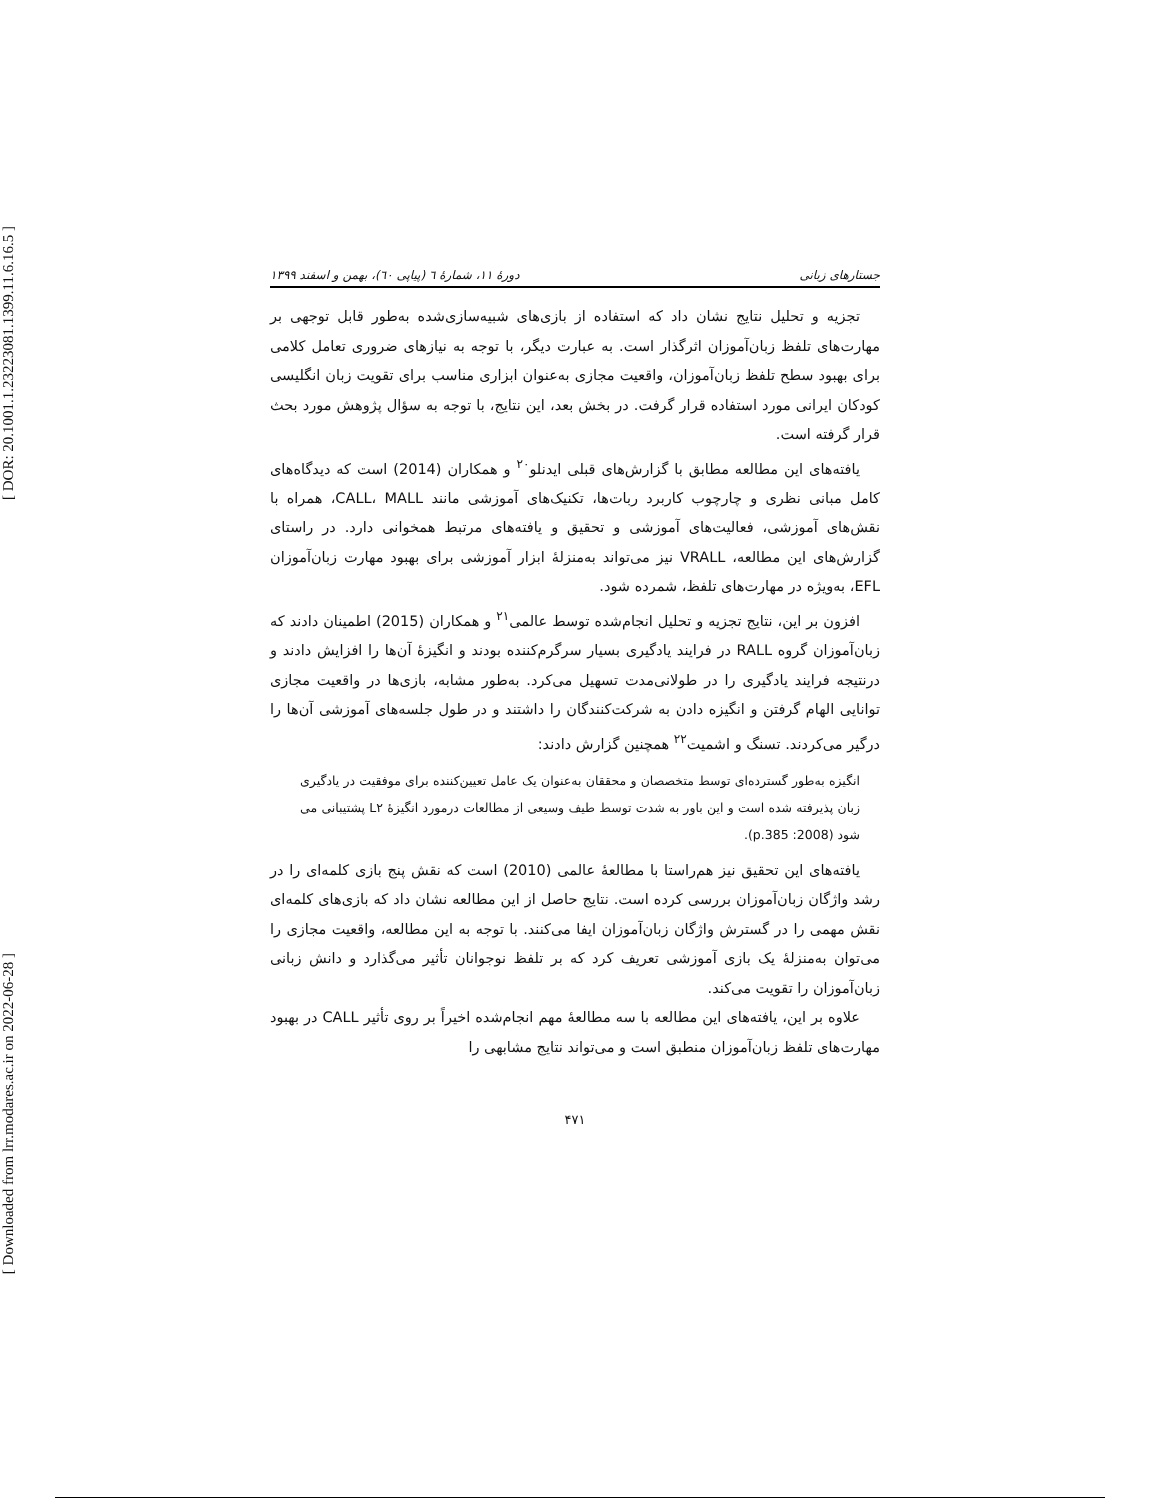[ DOR: 20.1001.1.23223081.1399.11.6.16.5 ]
[ Downloaded from lrr.modares.ac.ir on 2022-06-28 ]
جستارهای زبانی دورهٔ ۱۱، شمارهٔ ٦ (پیاپی ٦٠)، بهمن و اسفند ۱۳۹۹
تجزیه و تحلیل نتایج نشان داد که استفاده از بازی‌های شبیه‌سازی‌شده به‌طور قابل توجهی بر مهارت‌های تلفظ زبان‌آموزان اثرگذار است. به عبارت دیگر، با توجه به نیازهای ضروری تعامل کلامی برای بهبود سطح تلفظ زبان‌آموزان، واقعیت مجازی به‌عنوان ابزاری مناسب برای تقویت زبان انگلیسی کودکان ایرانی مورد استفاده قرار گرفت. در بخش بعد، این نتایج، با توجه به سؤال پژوهش مورد بحث قرار گرفته است.
یافته‌های این مطالعه مطابق با گزارش‌های قبلی ایدنلو<sup>۲۰</sup> و همکاران (2014) است که دیدگاه‌های کامل مبانی نظری و چارچوب کاربرد ربات‌ها، تکنیک‌های آموزشی مانند CALL، MALL، همراه با نقش‌های آموزشی، فعالیت‌های آموزشی و تحقیق و یافته‌های مرتبط همخوانی دارد. در راستای گزارش‌های این مطالعه، VRALL نیز می‌تواند به‌منزلهٔ ابزار آموزشی برای بهبود مهارت زبان‌آموزان EFL، به‌ویژه در مهارت‌های تلفظ، شمرده شود.
افزون بر این، نتایج تجزیه و تحلیل انجام‌شده توسط عالمی<sup>۲۱</sup> و همکاران (2015) اطمینان دادند که زبان‌آموزان گروه RALL در فرایند یادگیری بسیار سرگرم‌کننده بودند و انگیزهٔ آن‌ها را افزایش دادند و درنتیجه فرایند یادگیری را در طولانی‌مدت تسهیل می‌کرد. به‌طور مشابه، بازی‌ها در واقعیت مجازی توانایی الهام گرفتن و انگیزه دادن به شرکت‌کنندگان را داشتند و در طول جلسه‌های آموزشی آن‌ها را درگیر می‌کردند. تسنگ و اشمیت<sup>۲۲</sup> همچنین گزارش دادند:
انگیزه به‌طور گسترده‌ای توسط متخصصان و محققان به‌عنوان یک عامل تعیین‌کننده برای موفقیت در یادگیری زبان پذیرفته شده است و این باور به شدت توسط طیف وسیعی از مطالعات درمورد انگیزهٔ L۲ پشتیبانی می شود (2008: p.385).
یافته‌های این تحقیق نیز هم‌راستا با مطالعهٔ عالمی (2010) است که نقش پنج بازی کلمه‌ای را در رشد واژگان زبان‌آموزان بررسی کرده است. نتایج حاصل از این مطالعه نشان داد که بازی‌های کلمه‌ای نقش مهمی را در گسترش واژگان زبان‌آموزان ایفا می‌کنند. با توجه به این مطالعه، واقعیت مجازی را می‌توان به‌منزلهٔ یک بازی آموزشی تعریف کرد که بر تلفظ نوجوانان تأثیر می‌گذارد و دانش زبانی زبان‌آموزان را تقویت می‌کند.
علاوه بر این، یافته‌های این مطالعه با سه مطالعهٔ مهم انجام‌شده اخیراً بر روی تأثیر CALL در بهبود مهارت‌های تلفظ زبان‌آموزان منطبق است و می‌تواند نتایج مشابهی را
۴۷۱